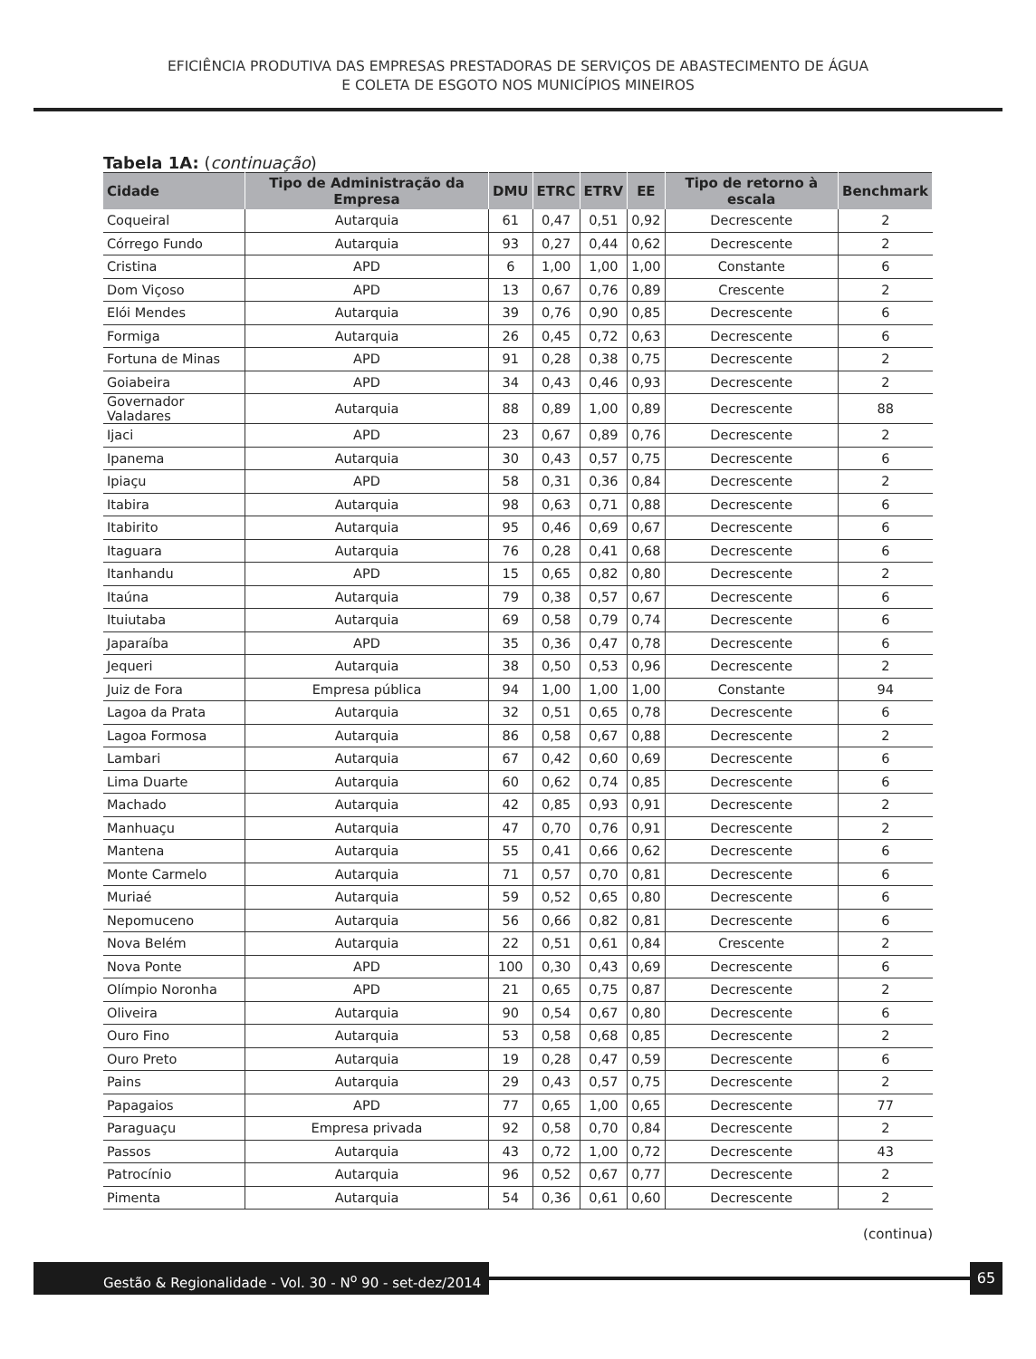EFICIÊNCIA PRODUTIVA DAS EMPRESAS PRESTADORAS DE SERVIÇOS DE ABASTECIMENTO DE ÁGUA
E COLETA DE ESGOTO NOS MUNICÍPIOS MINEIROS
Tabela 1A: (continuação)
| Cidade | Tipo de Administração da Empresa | DMU | ETRC | ETRV | EE | Tipo de retorno à escala | Benchmark |
| --- | --- | --- | --- | --- | --- | --- | --- |
| Coqueiral | Autarquia | 61 | 0,47 | 0,51 | 0,92 | Decrescente | 2 |
| Córrego Fundo | Autarquia | 93 | 0,27 | 0,44 | 0,62 | Decrescente | 2 |
| Cristina | APD | 6 | 1,00 | 1,00 | 1,00 | Constante | 6 |
| Dom Viçoso | APD | 13 | 0,67 | 0,76 | 0,89 | Crescente | 2 |
| Elói Mendes | Autarquia | 39 | 0,76 | 0,90 | 0,85 | Decrescente | 6 |
| Formiga | Autarquia | 26 | 0,45 | 0,72 | 0,63 | Decrescente | 6 |
| Fortuna de Minas | APD | 91 | 0,28 | 0,38 | 0,75 | Decrescente | 2 |
| Goiabeira | APD | 34 | 0,43 | 0,46 | 0,93 | Decrescente | 2 |
| Governador Valadares | Autarquia | 88 | 0,89 | 1,00 | 0,89 | Decrescente | 88 |
| Ijaci | APD | 23 | 0,67 | 0,89 | 0,76 | Decrescente | 2 |
| Ipanema | Autarquia | 30 | 0,43 | 0,57 | 0,75 | Decrescente | 6 |
| Ipiaçu | APD | 58 | 0,31 | 0,36 | 0,84 | Decrescente | 2 |
| Itabira | Autarquia | 98 | 0,63 | 0,71 | 0,88 | Decrescente | 6 |
| Itabirito | Autarquia | 95 | 0,46 | 0,69 | 0,67 | Decrescente | 6 |
| Itaguara | Autarquia | 76 | 0,28 | 0,41 | 0,68 | Decrescente | 6 |
| Itanhandu | APD | 15 | 0,65 | 0,82 | 0,80 | Decrescente | 2 |
| Itaúna | Autarquia | 79 | 0,38 | 0,57 | 0,67 | Decrescente | 6 |
| Ituiutaba | Autarquia | 69 | 0,58 | 0,79 | 0,74 | Decrescente | 6 |
| Japaraíba | APD | 35 | 0,36 | 0,47 | 0,78 | Decrescente | 6 |
| Jequeri | Autarquia | 38 | 0,50 | 0,53 | 0,96 | Decrescente | 2 |
| Juiz de Fora | Empresa pública | 94 | 1,00 | 1,00 | 1,00 | Constante | 94 |
| Lagoa da Prata | Autarquia | 32 | 0,51 | 0,65 | 0,78 | Decrescente | 6 |
| Lagoa Formosa | Autarquia | 86 | 0,58 | 0,67 | 0,88 | Decrescente | 2 |
| Lambari | Autarquia | 67 | 0,42 | 0,60 | 0,69 | Decrescente | 6 |
| Lima Duarte | Autarquia | 60 | 0,62 | 0,74 | 0,85 | Decrescente | 6 |
| Machado | Autarquia | 42 | 0,85 | 0,93 | 0,91 | Decrescente | 2 |
| Manhuaçu | Autarquia | 47 | 0,70 | 0,76 | 0,91 | Decrescente | 2 |
| Mantena | Autarquia | 55 | 0,41 | 0,66 | 0,62 | Decrescente | 6 |
| Monte Carmelo | Autarquia | 71 | 0,57 | 0,70 | 0,81 | Decrescente | 6 |
| Muriaé | Autarquia | 59 | 0,52 | 0,65 | 0,80 | Decrescente | 6 |
| Nepomuceno | Autarquia | 56 | 0,66 | 0,82 | 0,81 | Decrescente | 6 |
| Nova Belém | Autarquia | 22 | 0,51 | 0,61 | 0,84 | Crescente | 2 |
| Nova Ponte | APD | 100 | 0,30 | 0,43 | 0,69 | Decrescente | 6 |
| Olímpio Noronha | APD | 21 | 0,65 | 0,75 | 0,87 | Decrescente | 2 |
| Oliveira | Autarquia | 90 | 0,54 | 0,67 | 0,80 | Decrescente | 6 |
| Ouro Fino | Autarquia | 53 | 0,58 | 0,68 | 0,85 | Decrescente | 2 |
| Ouro Preto | Autarquia | 19 | 0,28 | 0,47 | 0,59 | Decrescente | 6 |
| Pains | Autarquia | 29 | 0,43 | 0,57 | 0,75 | Decrescente | 2 |
| Papagaios | APD | 77 | 0,65 | 1,00 | 0,65 | Decrescente | 77 |
| Paraguaçu | Empresa privada | 92 | 0,58 | 0,70 | 0,84 | Decrescente | 2 |
| Passos | Autarquia | 43 | 0,72 | 1,00 | 0,72 | Decrescente | 43 |
| Patrocínio | Autarquia | 96 | 0,52 | 0,67 | 0,77 | Decrescente | 2 |
| Pimenta | Autarquia | 54 | 0,36 | 0,61 | 0,60 | Decrescente | 2 |
(continua)
Gestão & Regionalidade - Vol. 30 - N<sup>o</sup> 90 - set-dez/2014
65